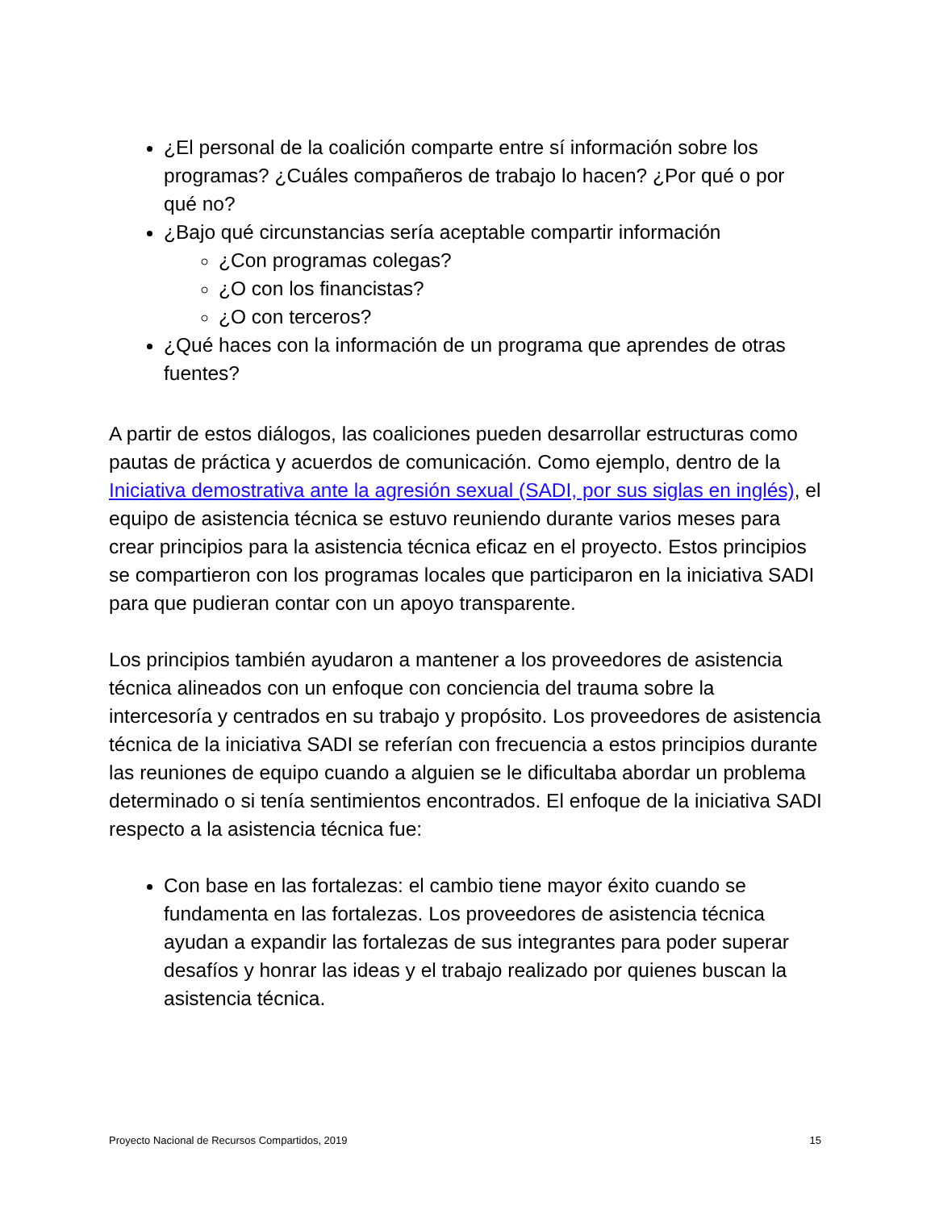¿El personal de la coalición comparte entre sí información sobre los programas? ¿Cuáles compañeros de trabajo lo hacen? ¿Por qué o por qué no?
¿Bajo qué circunstancias sería aceptable compartir información
¿Con programas colegas?
¿O con los financistas?
¿O con terceros?
¿Qué haces con la información de un programa que aprendes de otras fuentes?
A partir de estos diálogos, las coaliciones pueden desarrollar estructuras como pautas de práctica y acuerdos de comunicación. Como ejemplo, dentro de la Iniciativa demostrativa ante la agresión sexual (SADI, por sus siglas en inglés), el equipo de asistencia técnica se estuvo reuniendo durante varios meses para crear principios para la asistencia técnica eficaz en el proyecto. Estos principios se compartieron con los programas locales que participaron en la iniciativa SADI para que pudieran contar con un apoyo transparente.
Los principios también ayudaron a mantener a los proveedores de asistencia técnica alineados con un enfoque con conciencia del trauma sobre la intercesoría y centrados en su trabajo y propósito. Los proveedores de asistencia técnica de la iniciativa SADI se referían con frecuencia a estos principios durante las reuniones de equipo cuando a alguien se le dificultaba abordar un problema determinado o si tenía sentimientos encontrados. El enfoque de la iniciativa SADI respecto a la asistencia técnica fue:
Con base en las fortalezas: el cambio tiene mayor éxito cuando se fundamenta en las fortalezas. Los proveedores de asistencia técnica ayudan a expandir las fortalezas de sus integrantes para poder superar desafíos y honrar las ideas y el trabajo realizado por quienes buscan la asistencia técnica.
Proyecto Nacional de Recursos Compartidos, 2019 15